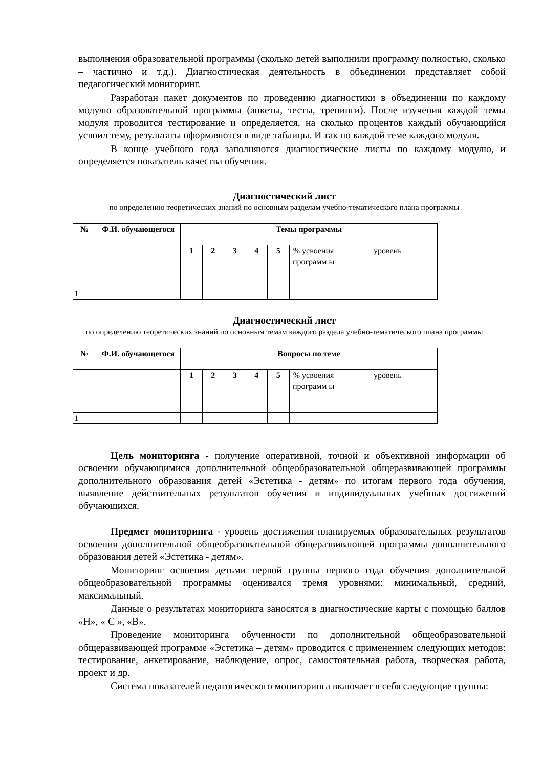выполнения образовательной программы (сколько детей выполнили программу полностью, сколько – частично и т.д.). Диагностическая деятельность в объединении представляет собой педагогический мониторинг.
Разработан пакет документов по проведению диагностики в объединении по каждому модулю образовательной программы (анкеты, тесты, тренинги). После изучения каждой темы модуля проводится тестирование и определяется, на сколько процентов каждый обучающийся усвоил тему, результаты оформляются в виде таблицы. И так по каждой теме каждого модуля.
В конце учебного года заполняются диагностические листы по каждому модулю, и определяется показатель качества обучения.
Диагностический лист
по определению теоретических знаний по основным разделам учебно-тематического плана программы
| № | Ф.И. обучающегося | Темы программы | | | | | | |
| --- | --- | --- | --- | --- | --- | --- | --- | --- |
| | | 1 | 2 | 3 | 4 | 5 | % усвоения программ ы | уровень |
| 1 | | | | | | | | |
Диагностический лист
по определению теоретических знаний по основным темам каждого раздела учебно-тематического плана программы
| № | Ф.И. обучающегося | Вопросы по теме | | | | | | |
| --- | --- | --- | --- | --- | --- | --- | --- | --- |
| | | 1 | 2 | 3 | 4 | 5 | % усвоения программ ы | уровень |
| 1 | | | | | | | | |
Цель мониторинга - получение оперативной, точной и объективной информации об освоении обучающимися дополнительной общеобразовательной общеразвивающей программы дополнительного образования детей «Эстетика - детям» по итогам первого года обучения, выявление действительных результатов обучения и индивидуальных учебных достижений обучающихся.
Предмет мониторинга - уровень достижения планируемых образовательных результатов освоения дополнительной общеобразовательной общеразвивающей программы дополнительного образования детей «Эстетика - детям».
Мониторинг освоения детьми первой группы первого года обучения дополнительной общеобразовательной программы оценивался тремя уровнями: минимальный, средний, максимальный.
Данные о результатах мониторинга заносятся в диагностические карты с помощью баллов «Н», « С », «В».
Проведение мониторинга обученности по дополнительной общеобразовательной общеразвивающей программе «Эстетика – детям» проводится с применением следующих методов: тестирование, анкетирование, наблюдение, опрос, самостоятельная работа, творческая работа, проект и др.
Система показателей педагогического мониторинга включает в себя следующие группы: